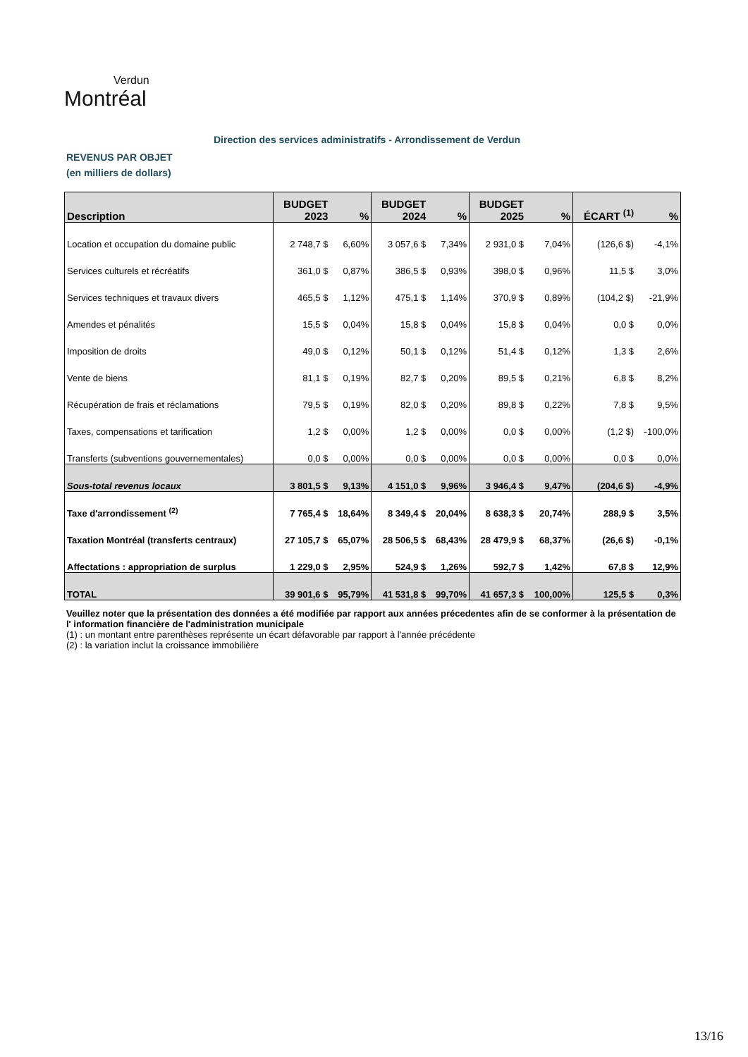Verdun
Montréal
Direction des services administratifs - Arrondissement de Verdun
REVENUS PAR OBJET
(en milliers de dollars)
| Description | BUDGET 2023 | % | BUDGET 2024 | % | BUDGET 2025 | % | ÉCART <sup>(1)</sup> | % |
| --- | --- | --- | --- | --- | --- | --- | --- | --- |
| Location et occupation du domaine public | 2 748,7 $ | 6,60% | 3 057,6 $ | 7,34% | 2 931,0 $ | 7,04% | (126,6 $) | -4,1% |
| Services culturels et récréatifs | 361,0 $ | 0,87% | 386,5 $ | 0,93% | 398,0 $ | 0,96% | 11,5 $ | 3,0% |
| Services techniques et travaux divers | 465,5 $ | 1,12% | 475,1 $ | 1,14% | 370,9 $ | 0,89% | (104,2 $) | -21,9% |
| Amendes et pénalités | 15,5 $ | 0,04% | 15,8 $ | 0,04% | 15,8 $ | 0,04% | 0,0 $ | 0,0% |
| Imposition de droits | 49,0 $ | 0,12% | 50,1 $ | 0,12% | 51,4 $ | 0,12% | 1,3 $ | 2,6% |
| Vente de biens | 81,1 $ | 0,19% | 82,7 $ | 0,20% | 89,5 $ | 0,21% | 6,8 $ | 8,2% |
| Récupération de frais et réclamations | 79,5 $ | 0,19% | 82,0 $ | 0,20% | 89,8 $ | 0,22% | 7,8 $ | 9,5% |
| Taxes, compensations et tarification | 1,2 $ | 0,00% | 1,2 $ | 0,00% | 0,0 $ | 0,00% | (1,2 $) | -100,0% |
| Transferts (subventions gouvernementales) | 0,0 $ | 0,00% | 0,0 $ | 0,00% | 0,0 $ | 0,00% | 0,0 $ | 0,0% |
| Sous-total revenus locaux | 3 801,5 $ | 9,13% | 4 151,0 $ | 9,96% | 3 946,4 $ | 9,47% | (204,6 $) | -4,9% |
| Taxe d'arrondissement <sup>(2)</sup> | 7 765,4 $ | 18,64% | 8 349,4 $ | 20,04% | 8 638,3 $ | 20,74% | 288,9 $ | 3,5% |
| Taxation Montréal (transferts centraux) | 27 105,7 $ | 65,07% | 28 506,5 $ | 68,43% | 28 479,9 $ | 68,37% | (26,6 $) | -0,1% |
| Affectations : appropriation de surplus | 1 229,0 $ | 2,95% | 524,9 $ | 1,26% | 592,7 $ | 1,42% | 67,8 $ | 12,9% |
| TOTAL | 39 901,6 $ | 95,79% | 41 531,8 $ | 99,70% | 41 657,3 $ | 100,00% | 125,5 $ | 0,3% |
Veuillez noter que la présentation des données a été modifiée par rapport aux années précedentes afin de se conformer à la présentation de l' information financière de l'administration municipale
(1) : un montant entre parenthèses représente un écart défavorable par rapport à l'année précédente
(2) : la variation inclut la croissance immobilière
13/16